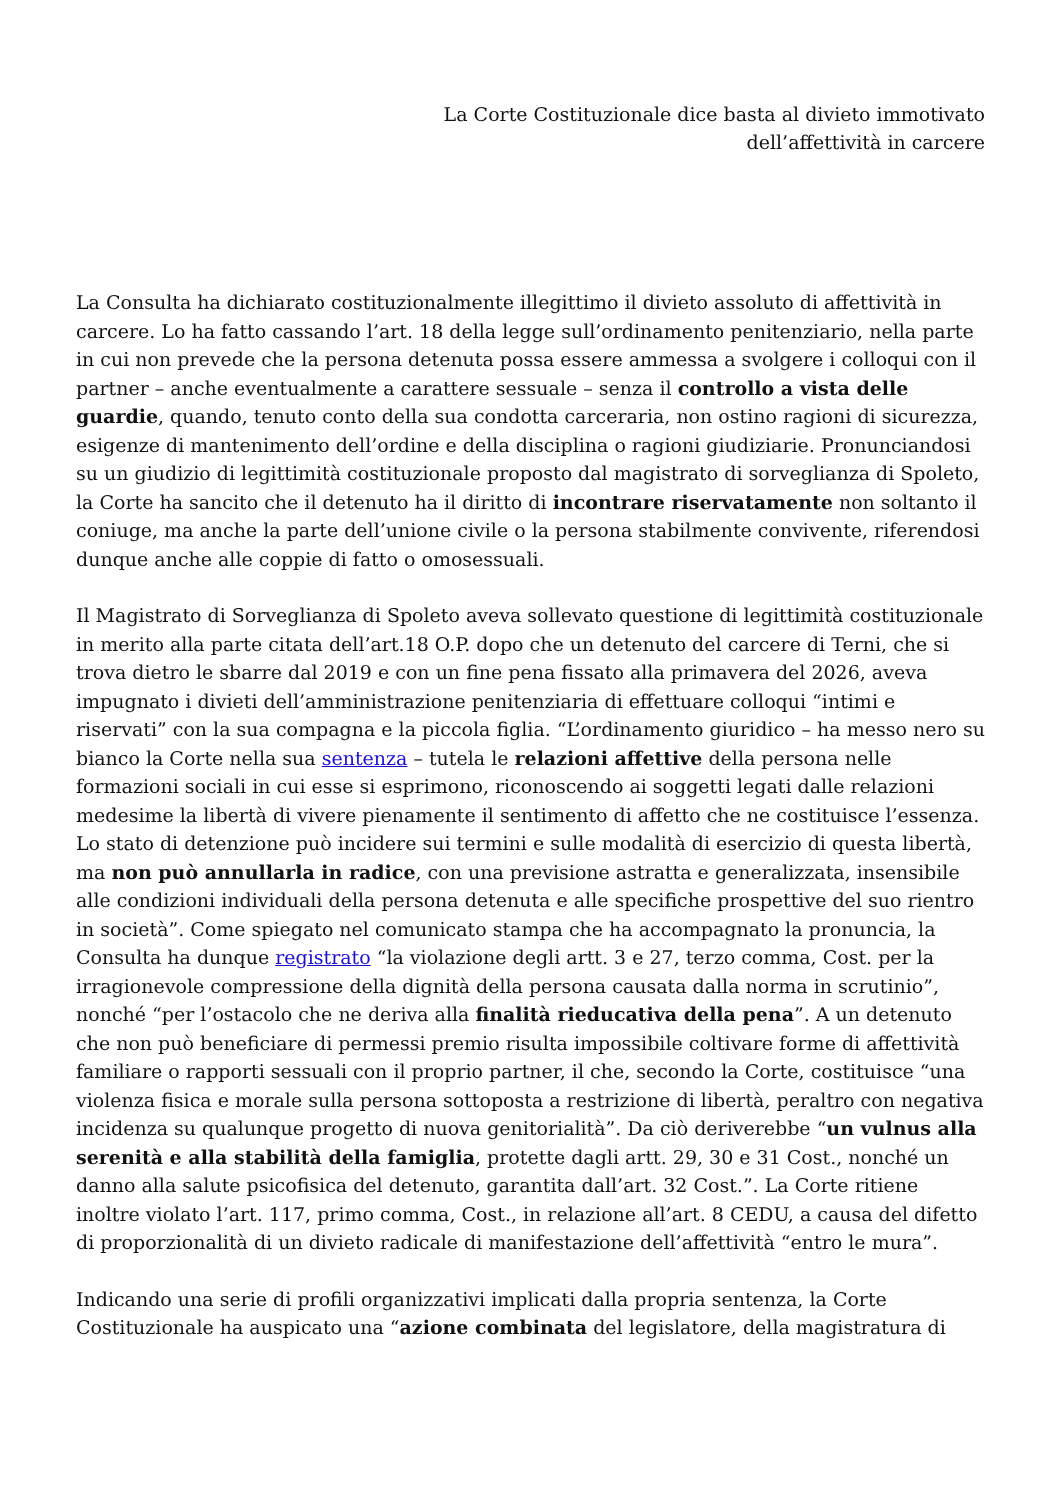La Corte Costituzionale dice basta al divieto immotivato
dell’affettività in carcere
La Consulta ha dichiarato costituzionalmente illegittimo il divieto assoluto di affettività in carcere. Lo ha fatto cassando l’art. 18 della legge sull’ordinamento penitenziario, nella parte in cui non prevede che la persona detenuta possa essere ammessa a svolgere i colloqui con il partner – anche eventualmente a carattere sessuale – senza il controllo a vista delle guardie, quando, tenuto conto della sua condotta carceraria, non ostino ragioni di sicurezza, esigenze di mantenimento dell’ordine e della disciplina o ragioni giudiziarie. Pronunciandosi su un giudizio di legittimità costituzionale proposto dal magistrato di sorveglianza di Spoleto, la Corte ha sancito che il detenuto ha il diritto di incontrare riservatamente non soltanto il coniuge, ma anche la parte dell’unione civile o la persona stabilmente convivente, riferendosi dunque anche alle coppie di fatto o omosessuali.
Il Magistrato di Sorveglianza di Spoleto aveva sollevato questione di legittimità costituzionale in merito alla parte citata dell’art.18 O.P. dopo che un detenuto del carcere di Terni, che si trova dietro le sbarre dal 2019 e con un fine pena fissato alla primavera del 2026, aveva impugnato i divieti dell’amministrazione penitenziaria di effettuare colloqui “intimi e riservati” con la sua compagna e la piccola figlia. “L’ordinamento giuridico – ha messo nero su bianco la Corte nella sua sentenza – tutela le relazioni affettive della persona nelle formazioni sociali in cui esse si esprimono, riconoscendo ai soggetti legati dalle relazioni medesime la libertà di vivere pienamente il sentimento di affetto che ne costituisce l’essenza. Lo stato di detenzione può incidere sui termini e sulle modalità di esercizio di questa libertà, ma non può annullarla in radice, con una previsione astratta e generalizzata, insensibile alle condizioni individuali della persona detenuta e alle specifiche prospettive del suo rientro in società”. Come spiegato nel comunicato stampa che ha accompagnato la pronuncia, la Consulta ha dunque registrato “la violazione degli artt. 3 e 27, terzo comma, Cost. per la irragionevole compressione della dignità della persona causata dalla norma in scrutinio”, nonché “per l’ostacolo che ne deriva alla finalità rieducativa della pena”. A un detenuto che non può beneficiare di permessi premio risulta impossibile coltivare forme di affettività familiare o rapporti sessuali con il proprio partner, il che, secondo la Corte, costituisce “una violenza fisica e morale sulla persona sottoposta a restrizione di libertà, peraltro con negativa incidenza su qualunque progetto di nuova genitorialità”. Da ciò deriverebbe “un vulnus alla serenità e alla stabilità della famiglia, protette dagli artt. 29, 30 e 31 Cost., nonché un danno alla salute psicofisica del detenuto, garantita dall’art. 32 Cost.”. La Corte ritiene inoltre violato l’art. 117, primo comma, Cost., in relazione all’art. 8 CEDU, a causa del difetto di proporzionalità di un divieto radicale di manifestazione dell’affettività “entro le mura”.
Indicando una serie di profili organizzativi implicati dalla propria sentenza, la Corte Costituzionale ha auspicato una “azione combinata del legislatore, della magistratura di